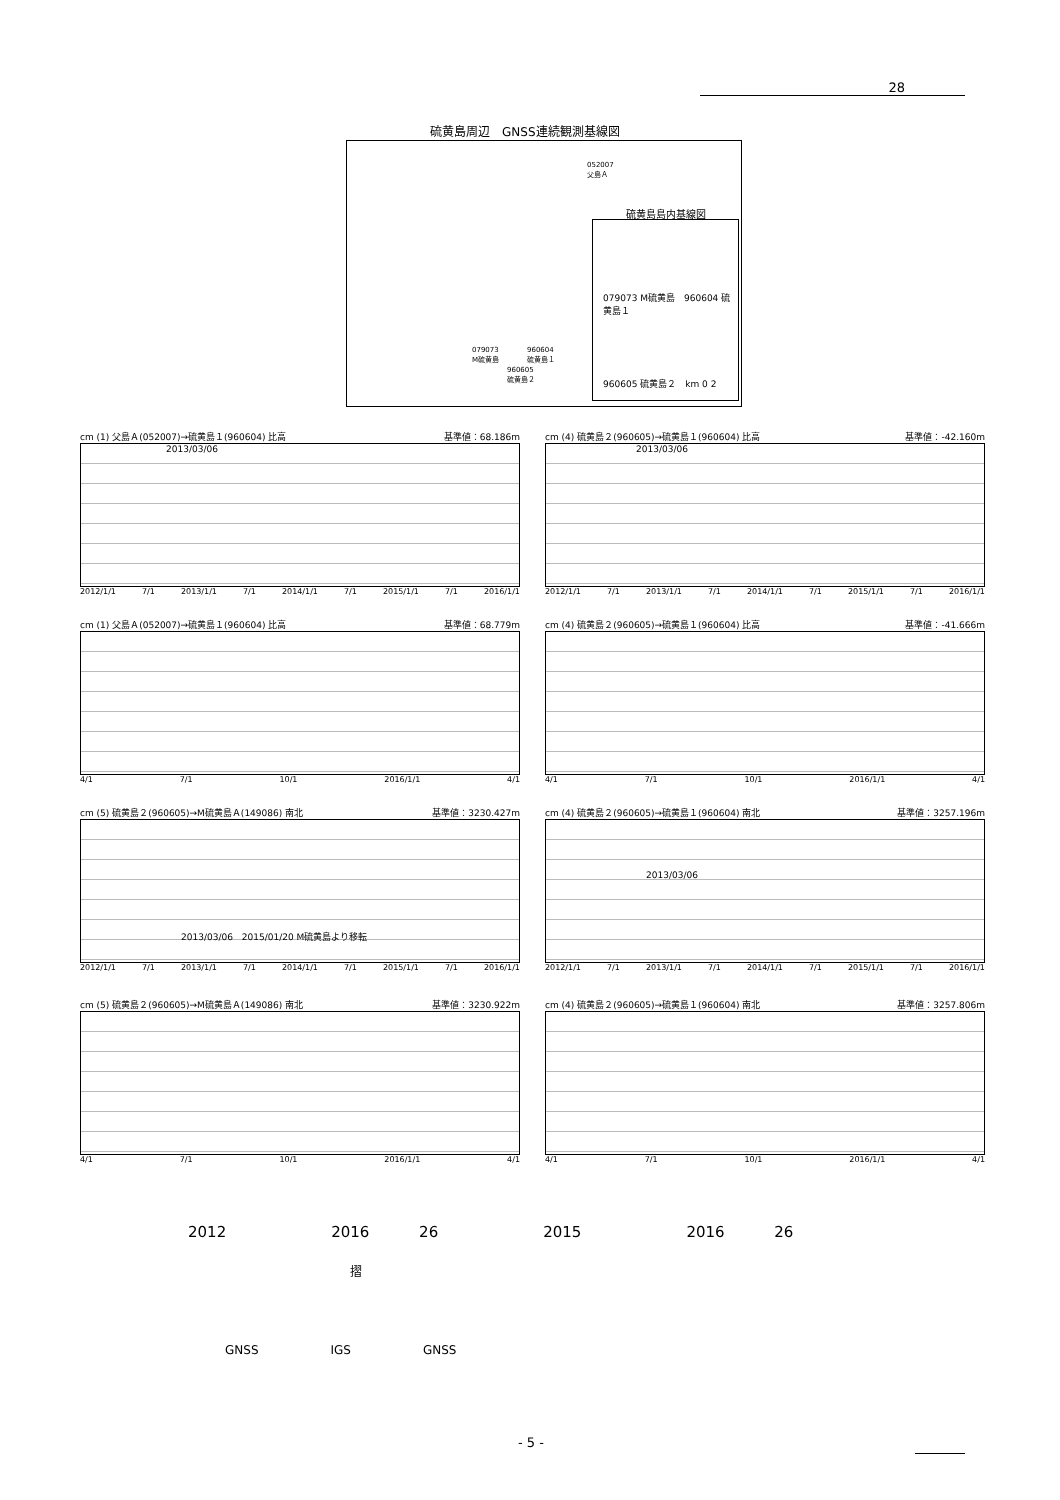28
硫黄島周辺　GNSS連続観測基線図
052007
父島Ａ
079073
M硫黄島
960604
硫黄島１
960605
硫黄島２
硫黄島島内基線図
079073 M硫黄島　960604 硫黄島１
960605 硫黄島２　km 0 2
cm (1) 父島Ａ(052007)→硫黄島１(960604) 比高 基準値：68.186m
2013/03/06
2012/1/1 7/1 2013/1/1 7/1 2014/1/1 7/1 2015/1/1 7/1 2016/1/1
cm (4) 硫黄島２(960605)→硫黄島１(960604) 比高 基準値：-42.160m
2013/03/06
2012/1/1 7/1 2013/1/1 7/1 2014/1/1 7/1 2015/1/1 7/1 2016/1/1
cm (1) 父島Ａ(052007)→硫黄島１(960604) 比高 基準値：68.779m
4/1 7/1 10/1 2016/1/1 4/1
cm (4) 硫黄島２(960605)→硫黄島１(960604) 比高 基準値：-41.666m
4/1 7/1 10/1 2016/1/1 4/1
cm (5) 硫黄島２(960605)→M硫黄島Ａ(149086) 南北 基準値：3230.427m
2013/03/06　2015/01/20 M硫黄島より移転
2012/1/1 7/1 2013/1/1 7/1 2014/1/1 7/1 2015/1/1 7/1 2016/1/1
cm (4) 硫黄島２(960605)→硫黄島１(960604) 南北 基準値：3257.196m
2013/03/06
2012/1/1 7/1 2013/1/1 7/1 2014/1/1 7/1 2015/1/1 7/1 2016/1/1
cm (5) 硫黄島２(960605)→M硫黄島Ａ(149086) 南北 基準値：3230.922m
4/1 7/1 10/1 2016/1/1 4/1
cm (4) 硫黄島２(960605)→硫黄島１(960604) 南北 基準値：3257.806m
4/1 7/1 10/1 2016/1/1 4/1
2012　　　　　　　2016　　　 26　　　　　　　2015　　　　　　　2016　　　 26
摺
GNSS　　　　　　IGS　　　　　　GNSS
- 5 -